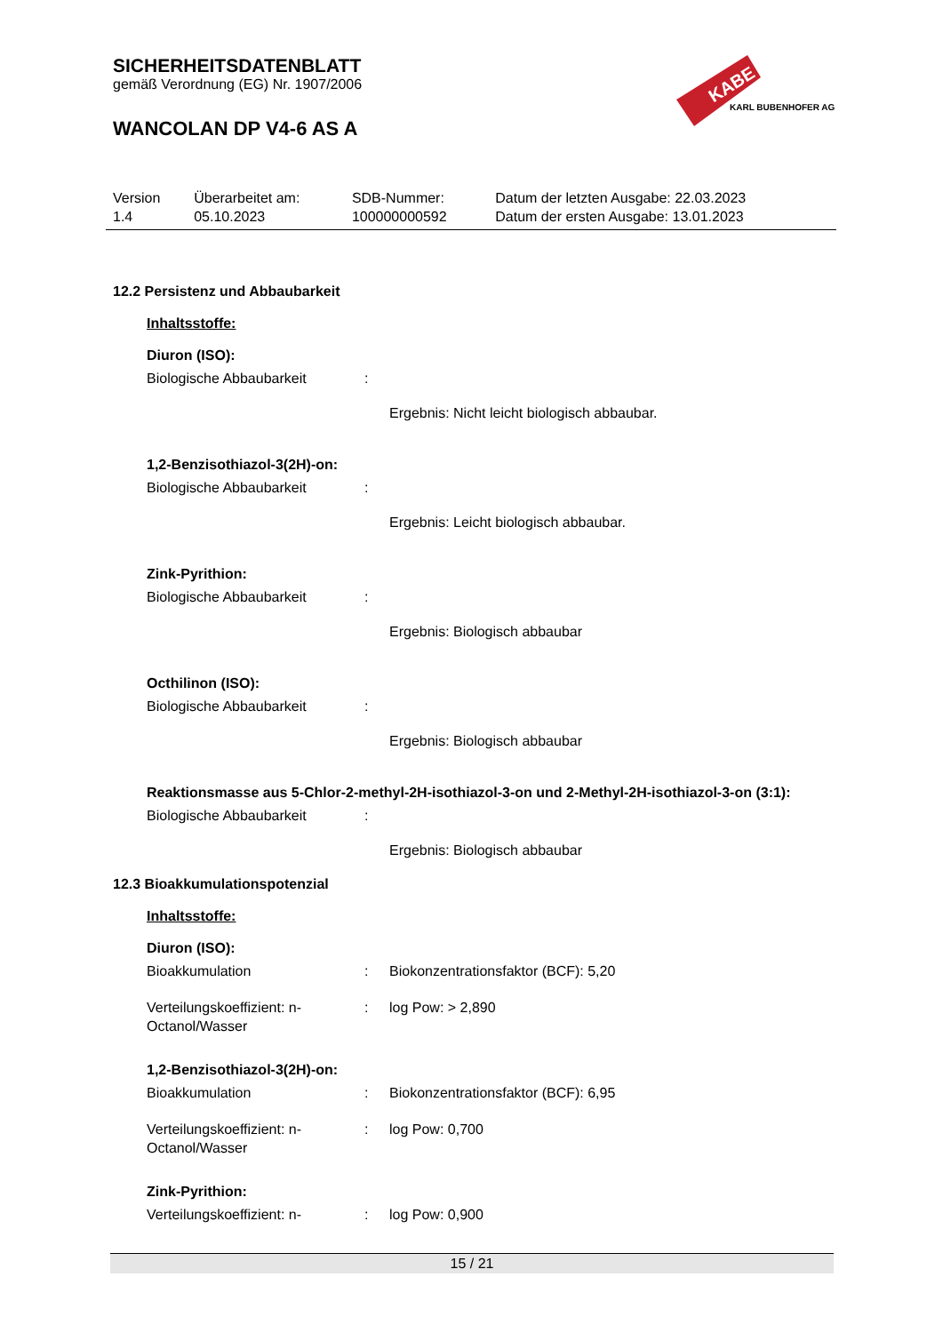KABE
KARL BUBENHOFER AG
SICHERHEITSDATENBLATT
gemäß Verordnung (EG) Nr. 1907/2006
WANCOLAN DP V4-6 AS A
| Version 1.4 | Überarbeitet am: 05.10.2023 | SDB-Nummer: 100000000592 | Datum der letzten Ausgabe: 22.03.2023 Datum der ersten Ausgabe: 13.01.2023 |
12.2 Persistenz und Abbaubarkeit
Inhaltsstoffe:
Diuron (ISO):
| Biologische Abbaubarkeit | : | |
Ergebnis: Nicht leicht biologisch abbaubar.
1,2-Benzisothiazol-3(2H)-on:
| Biologische Abbaubarkeit | : | |
Ergebnis: Leicht biologisch abbaubar.
Zink-Pyrithion:
| Biologische Abbaubarkeit | : | |
Ergebnis: Biologisch abbaubar
Octhilinon (ISO):
| Biologische Abbaubarkeit | : | |
Ergebnis: Biologisch abbaubar
Reaktionsmasse aus 5-Chlor-2-methyl-2H-isothiazol-3-on und 2-Methyl-2H-isothiazol-3-on (3:1):
| Biologische Abbaubarkeit | : | |
Ergebnis: Biologisch abbaubar
12.3 Bioakkumulationspotenzial
Inhaltsstoffe:
Diuron (ISO):
| Bioakkumulation | : | Biokonzentrationsfaktor (BCF): 5,20 |
| Verteilungskoeffizient: n-Octanol/Wasser | : | log Pow: > 2,890 |
1,2-Benzisothiazol-3(2H)-on:
| Bioakkumulation | : | Biokonzentrationsfaktor (BCF): 6,95 |
| Verteilungskoeffizient: n-Octanol/Wasser | : | log Pow: 0,700 |
Zink-Pyrithion:
| Verteilungskoeffizient: n- | : | log Pow: 0,900 |
15 / 21